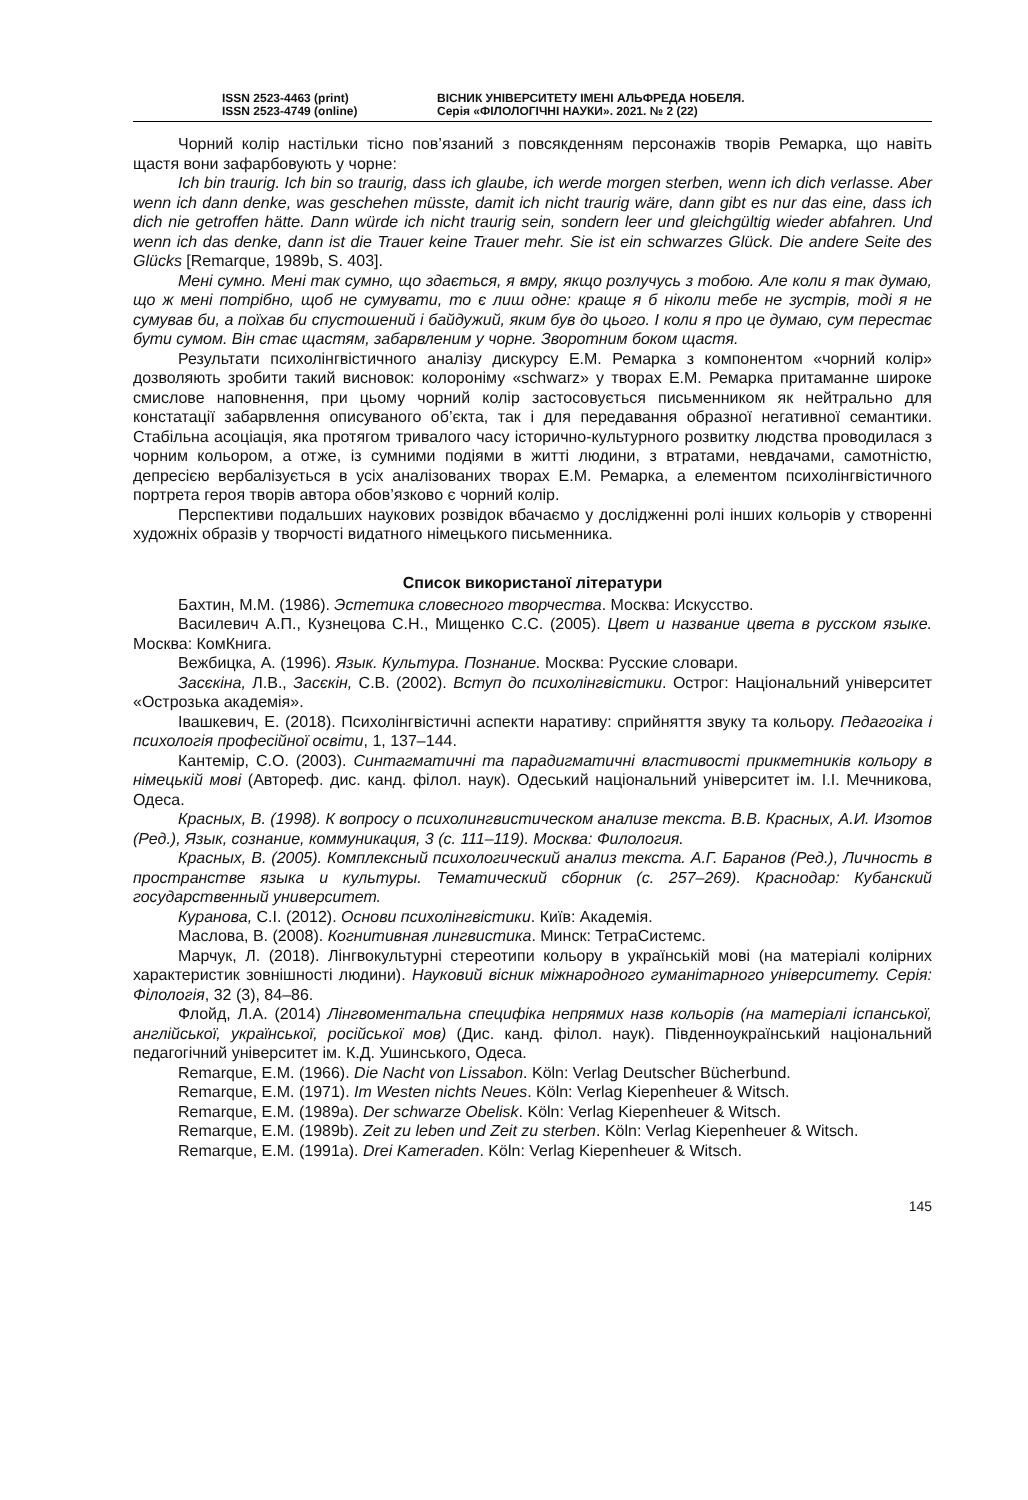ISSN 2523-4463 (print)
ISSN 2523-4749 (online)
ВІСНИК УНІВЕРСИТЕТУ ІМЕНІ АЛЬФРЕДА НОБЕЛЯ.
Серія «ФІЛОЛОГІЧНІ НАУКИ». 2021. № 2 (22)
Чорний колір настільки тісно пов’язаний з повсякденням персонажів творів Ремарка, що навіть щастя вони зафарбовують у чорне:
Ich bin traurig. Ich bin so traurig, dass ich glaube, ich werde morgen sterben, wenn ich dich verlasse. Aber wenn ich dann denke, was geschehen müsste, damit ich nicht traurig wäre, dann gibt es nur das eine, dass ich dich nie getroffen hätte. Dann würde ich nicht traurig sein, sondern leer und gleichgültig wieder abfahren. Und wenn ich das denke, dann ist die Trauer keine Trauer mehr. Sie ist ein schwarzes Glück. Die andere Seite des Glücks [Remarque, 1989b, S. 403].
Мені сумно. Мені так сумно, що здається, я вмру, якщо розлучусь з тобою. Але коли я так думаю, що ж мені потрібно, щоб не сумувати, то є лиш одне: краще я б ніколи тебе не зустрів, тоді я не сумував би, а поїхав би спустошений і байдужий, яким був до цього. І коли я про це думаю, сум перестає бути сумом. Він стає щастям, забарвленим у чорне. Зворотним боком щастя.
Результати психолінгвістичного аналізу дискурсу Е.М. Ремарка з компонентом «чорний колір» дозволяють зробити такий висновок: колороніму «schwarz» у творах Е.М. Ремарка притаманне широке смислове наповнення, при цьому чорний колір застосовується письменником як нейтрально для констатації забарвлення описуваного об’єкта, так і для передавання образної негативної семантики. Стабільна асоціація, яка протягом тривалого часу історично-культурного розвитку людства проводилася з чорним кольором, а отже, із сумними подіями в житті людини, з втратами, невдачами, самотністю, депресією вербалізується в усіх аналізованих творах Е.М. Ремарка, а елементом психолінгвістичного портрета героя творів автора обов’язково є чорний колір.
Перспективи подальших наукових розвідок вбачаємо у дослідженні ролі інших кольорів у створенні художніх образів у творчості видатного німецького письменника.
Список використаної літератури
Бахтин, М.М. (1986). Эстетика словесного творчества. Москва: Искусство.
Василевич А.П., Кузнецова С.Н., Мищенко С.С. (2005). Цвет и название цвета в русском языке. Москва: КомКнига.
Вежбицка, А. (1996). Язык. Культура. Познание. Москва: Русские словари.
Засєкіна, Л.В., Засєкін, С.В. (2002). Вступ до психолінгвістики. Острог: Національний університет «Острозька академія».
Івашкевич, Е. (2018). Психолінгвістичні аспекти наративу: сприйняття звуку та кольору. Педагогіка і психологія професійної освіти, 1, 137–144.
Кантемір, С.О. (2003). Синтагматичні та парадигматичні властивості прикметників кольору в німецькій мові (Автореф. дис. канд. філол. наук). Одеський національний університет ім. І.І. Мечникова, Одеса.
Красных, В. (1998). К вопросу о психолингвистическом анализе текста. В.В. Красных, А.И. Изотов (Ред.), Язык, сознание, коммуникация, 3 (с. 111–119). Москва: Филология.
Красных, В. (2005). Комплексный психологический анализ текста. А.Г. Баранов (Ред.), Личность в пространстве языка и культуры. Тематический сборник (с. 257–269). Краснодар: Кубанский государственный университет.
Куранова, С.І. (2012). Основи психолінгвістики. Київ: Академія.
Маслова, В. (2008). Когнитивная лингвистика. Минск: ТетраСистемс.
Марчук, Л. (2018). Лінгвокультурні стереотипи кольору в українській мові (на матеріалі колірних характеристик зовнішності людини). Науковий вісник міжнародного гуманітарного університету. Серія: Філологія, 32 (3), 84–86.
Флойд, Л.А. (2014) Лінгвоментальна специфіка непрямих назв кольорів (на матеріалі іспанської, англійської, української, російської мов) (Дис. канд. філол. наук). Південноукраїнський національний педагогічний університет ім. К.Д. Ушинського, Одеса.
Remarque, E.M. (1966). Die Nacht von Lissabon. Köln: Verlag Deutscher Bücherbund.
Remarque, E.M. (1971). Im Westen nichts Neues. Köln: Verlag Kiepenheuer & Witsch.
Remarque, E.M. (1989a). Der schwarze Obelisk. Köln: Verlag Kiepenheuer & Witsch.
Remarque, E.M. (1989b). Zeit zu leben und Zeit zu sterben. Köln: Verlag Kiepenheuer & Witsch.
Remarque, E.M. (1991a). Drei Kameraden. Köln: Verlag Kiepenheuer & Witsch.
145